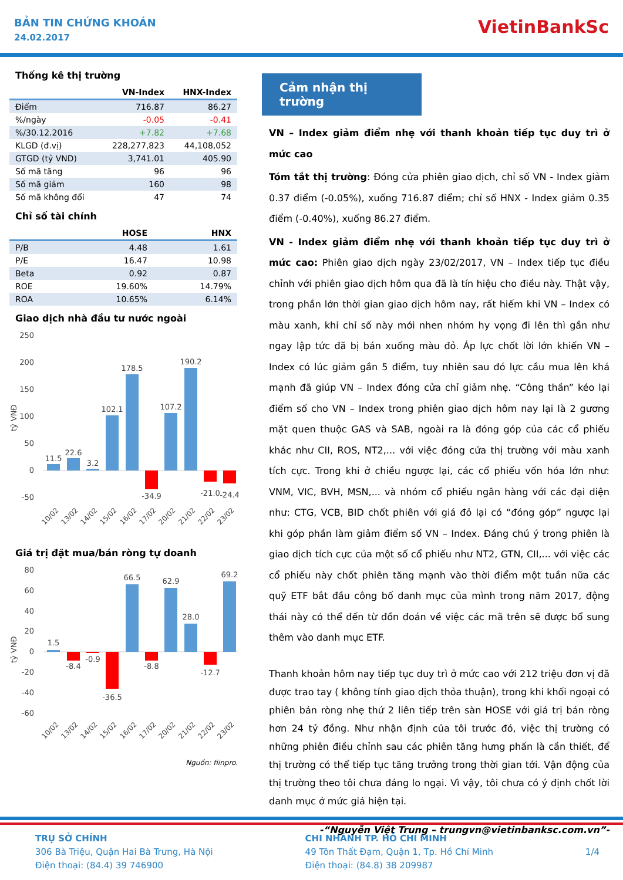BẢN TIN CHỨNG KHOÁN
24.02.2017
VietinBankSc
Thống kê thị trường
| | VN-Index | HNX-Index |
| --- | --- | --- |
| Điểm | 716.87 | 86.27 |
| %/ngày | -0.05 | -0.41 |
| %/30.12.2016 | +7.82 | +7.68 |
| KLGD (đ.vị) | 228,277,823 | 44,108,052 |
| GTGD (tỷ VND) | 3,741.01 | 405.90 |
| Số mã tăng | 96 | 96 |
| Số mã giảm | 160 | 98 |
| Số mã không đổi | 47 | 74 |
Chỉ số tài chính
| | HOSE | HNX |
| --- | --- | --- |
| P/B | 4.48 | 1.61 |
| P/E | 16.47 | 10.98 |
| Beta | 0.92 | 0.87 |
| ROE | 19.60% | 14.79% |
| ROA | 10.65% | 6.14% |
Giao dịch nhà đầu tư nước ngoài
tỷ VNĐ
250
200
150
100
50
0
-50
11.5
22.6
3.2
102.1
178.5
-34.9
107.2
190.2
-21.0
-24.4
10/02
13/02
14/02
15/02
16/02
17/02
20/02
21/02
22/02
23/02
Giá trị đặt mua/bán ròng tự doanh
tỷ VNĐ
80
60
40
20
0
-20
-40
-60
1.5
-8.4
-0.9
-36.5
66.5
-8.8
62.9
28.0
-12.7
69.2
10/02
13/02
14/02
15/02
16/02
17/02
20/02
21/02
22/02
23/02
Nguồn: fiinpro.
Cảm nhận thị trường
VN – Index giảm điểm nhẹ với thanh khoản tiếp tục duy trì ở mức cao
Tóm tắt thị trường: Đóng cửa phiên giao dịch, chỉ số VN - Index giảm 0.37 điểm (-0.05%), xuống 716.87 điểm; chỉ số HNX - Index giảm 0.35 điểm (-0.40%), xuống 86.27 điểm.
VN - Index giảm điểm nhẹ với thanh khoản tiếp tục duy trì ở mức cao: Phiên giao dịch ngày 23/02/2017, VN – Index tiếp tục điều chỉnh với phiên giao dịch hôm qua đã là tín hiệu cho điều này. Thật vậy, trong phần lớn thời gian giao dịch hôm nay, rất hiếm khi VN – Index có màu xanh, khi chỉ số này mới nhen nhóm hy vọng đi lên thì gần như ngay lập tức đã bị bán xuống màu đỏ. Áp lực chốt lời lớn khiến VN – Index có lúc giảm gần 5 điểm, tuy nhiên sau đó lực cầu mua lên khá mạnh đã giúp VN – Index đóng cửa chỉ giảm nhẹ. “Công thần” kéo lại điểm số cho VN – Index trong phiên giao dịch hôm nay lại là 2 gương mặt quen thuộc GAS và SAB, ngoài ra là đóng góp của các cổ phiếu khác như CII, ROS, NT2,... với việc đóng cửa thị trường với màu xanh tích cực. Trong khi ở chiều ngược lại, các cổ phiếu vốn hóa lớn như: VNM, VIC, BVH, MSN,... và nhóm cổ phiếu ngân hàng với các đại diện như: CTG, VCB, BID chốt phiên với giá đỏ lại có “đóng góp” ngược lại khi góp phần làm giảm điểm số VN – Index. Đáng chú ý trong phiên là giao dịch tích cực của một số cổ phiếu như NT2, GTN, CII,... với việc các cổ phiếu này chốt phiên tăng mạnh vào thời điểm một tuần nữa các quỹ ETF bắt đầu công bố danh mục của mình trong năm 2017, động thái này có thể đến từ đồn đoán về việc các mã trên sẽ được bổ sung thêm vào danh mục ETF.
Thanh khoản hôm nay tiếp tục duy trì ở mức cao với 212 triệu đơn vị đã được trao tay ( không tính giao dịch thỏa thuận), trong khi khối ngoại có phiên bán ròng nhẹ thứ 2 liên tiếp trên sàn HOSE với giá trị bán ròng hơn 24 tỷ đồng. Như nhận định của tôi trước đó, việc thị trường có những phiên điều chỉnh sau các phiên tăng hưng phấn là cần thiết, để thị trường có thể tiếp tục tăng trưởng trong thời gian tới. Vận động của thị trường theo tôi chưa đáng lo ngại. Vì vậy, tôi chưa có ý định chốt lời danh mục ở mức giá hiện tại.
-“Nguyễn Việt Trung – trungvn@vietinbanksc.com.vn”-
TRỤ SỞ CHÍNH
306 Bà Triệu, Quận Hai Bà Trưng, Hà Nội
Điện thoại: (84.4) 39 746900
CHI NHÁNH TP. HỒ CHÍ MINH
49 Tôn Thất Đạm, Quận 1, Tp. Hồ Chí Minh
Điện thoại: (84.8) 38 209987
1/4